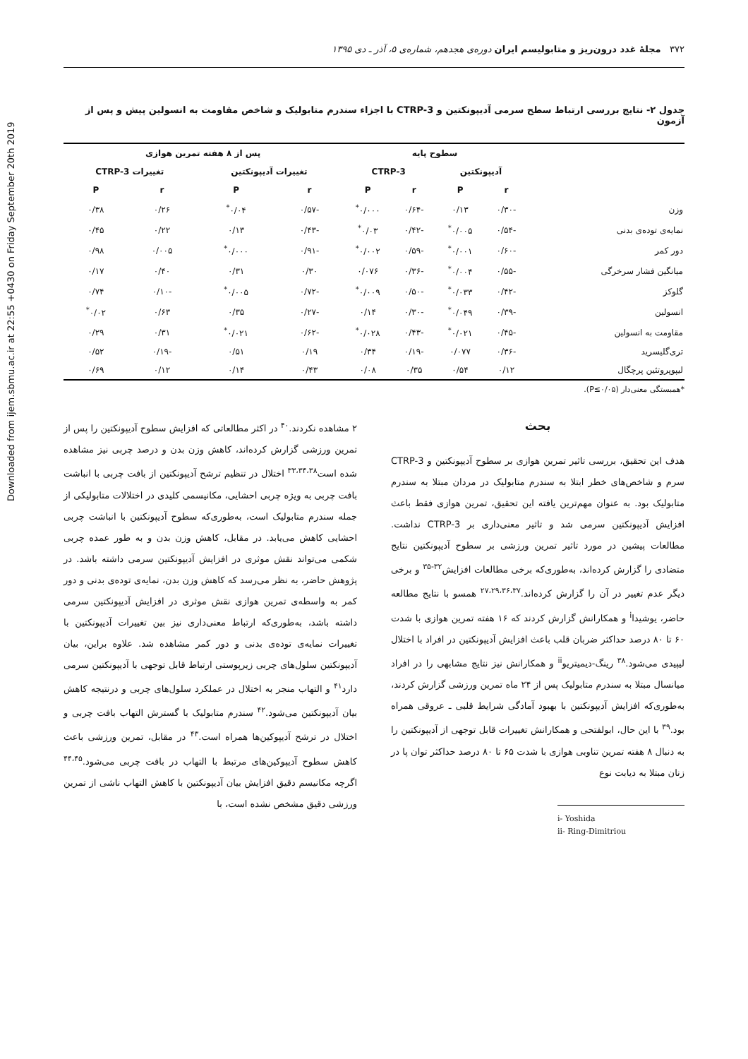Downloaded from ijem.sbmu.ac.ir at 22:55 +0430 on Friday September 20th 2019
۳۷۲ مجلهٔ غدد درون‌ریز و متابولیسم ایران دوره‌ی هجدهم، شماره‌ی ۵، آذر ـ دی ۱۳۹۵
جدول ۲- نتایج بررسی ارتباط سطح سرمی آدیپونکتین و CTRP-3 با اجزاء سندرم متابولیک و شاخص مقاومت به انسولین پیش و پس از آزمون
| | سطوح پایه | | | | پس از ۸ هفته تمرین هوازی | | | |
| --- | --- | --- | --- | --- | --- | --- | --- | --- |
| | آدیپونکتین | | CTRP-3 | | تغییرات آدیپونکتین | | تغییرات CTRP-3 | |
| | r | P | r | P | r | P | r | P |
| وزن | -۰/۳۰ | ۰/۱۳ | -۰/۶۴ | ۰/۰۰۰<sup>*</sup> | -۰/۵۷ | ۰/۰۴<sup>*</sup> | ۰/۲۶ | ۰/۳۸ |
| نمایه‌ی توده‌ی بدنی | -۰/۵۴ | ۰/۰۰۵<sup>*</sup> | -۰/۴۲ | ۰/۰۳<sup>*</sup> | -۰/۴۳ | ۰/۱۳ | ۰/۲۲ | ۰/۴۵ |
| دور کمر | -۰/۶۰ | ۰/۰۰۱<sup>*</sup> | -۰/۵۹ | ۰/۰۰۲<sup>*</sup> | -۰/۹۱ | ۰/۰۰۰<sup>*</sup> | ۰/۰۰۵ | ۰/۹۸ |
| میانگین فشار سرخرگی | -۰/۵۵ | ۰/۰۰۴<sup>*</sup> | -۰/۳۶ | ۰/۰۷۶ | ۰/۳۰ | ۰/۳۱ | ۰/۴۰ | ۰/۱۷ |
| گلوکز | -۰/۴۲ | ۰/۰۳۳<sup>*</sup> | -۰/۵۰ | ۰/۰۰۹<sup>*</sup> | -۰/۷۲ | ۰/۰۰۵<sup>*</sup> | -۰/۱۰ | ۰/۷۴ |
| انسولین | -۰/۳۹ | ۰/۰۴۹<sup>*</sup> | -۰/۳۰ | ۰/۱۴ | -۰/۲۷ | ۰/۳۵ | ۰/۶۳ | ۰/۰۲<sup>*</sup> |
| مقاومت به انسولین | -۰/۴۵ | ۰/۰۲۱<sup>*</sup> | -۰/۴۳ | ۰/۰۲۸<sup>*</sup> | -۰/۶۲ | ۰/۰۲۱<sup>*</sup> | ۰/۳۱ | ۰/۲۹ |
| تری‌گلیسرید | -۰/۳۶ | ۰/۰۷۷ | -۰/۱۹ | ۰/۳۴ | ۰/۱۹ | ۰/۵۱ | -۰/۱۹ | ۰/۵۲ |
| لیپوپروتئین پرچگال | ۰/۱۲ | ۰/۵۴ | ۰/۳۵ | ۰/۰۸ | ۰/۴۳ | ۰/۱۴ | ۰/۱۲ | ۰/۶۹ |
*همبستگی معنی‌دار (P≤۰/۰۵).
بحث
هدف این تحقیق، بررسی تاثیر تمرین هوازی بر سطوح آدیپونکتین و CTRP-3 سرم و شاخص‌های خطر ابتلا به سندرم متابولیک در مردان مبتلا به سندرم متابولیک بود. به عنوان مهم‌ترین یافته این تحقیق، تمرین هوازی فقط باعث افزایش آدیپونکتین سرمی شد و تاثیر معنی‌داری بر CTRP-3 نداشت. مطالعات پیشین در مورد تاثیر تمرین ورزشی بر سطوح آدیپونکتین نتایج متضادی را گزارش کرده‌اند، به‌طوری‌که برخی مطالعات افزایش<sup>۳۲-۳۵</sup> و برخی دیگر عدم تغییر در آن را گزارش کرده‌اند.<sup>۲۷،۲۹،۳۶،۳۷</sup> همسو با نتایج مطالعه حاضر، یوشیدا<sup>i</sup> و همکارانش گزارش کردند که ۱۶ هفته تمرین هوازی با شدت ۶۰ تا ۸۰ درصد حداکثر ضربان قلب باعث افزایش آدیپونکتین در افراد با اختلال لیپیدی می‌شود.<sup>۳۸</sup> رینگ-دیمیتریو<sup>ii</sup> و همکارانش نیز نتایج مشابهی را در افراد میانسال مبتلا به سندرم متابولیک پس از ۲۴ ماه تمرین ورزشی گزارش کردند، به‌طوری‌که افزایش آدیپونکتین با بهبود آمادگی شرایط قلبی ـ عروقی همراه بود.<sup>۳۹</sup> با این حال، ابولفتحی و همکارانش تغییرات قابل توجهی از آدیپونکتین را به دنبال ۸ هفته تمرین تناوبی هوازی با شدت ۶۵ تا ۸۰ درصد حداکثر توان پا در زنان مبتلا به دیابت نوع
i- Yoshida
ii- Ring-Dimitriou
۲ مشاهده نکردند.<sup>۴۰</sup> در اکثر مطالعاتی که افزایش سطوح آدیپونکتین را پس از تمرین ورزشی گزارش کرده‌اند، کاهش وزن بدن و درصد چربی نیز مشاهده شده است<sup>۳۳،۳۴،۳۸</sup> اختلال در تنظیم ترشح آدیپونکتین از بافت چربی با انباشت بافت چربی به ویژه چربی احشایی، مکانیسمی کلیدی در اختلالات متابولیکی از جمله سندرم متابولیک است، به‌طوری‌که سطوح آدیپونکتین با انباشت چربی احشایی کاهش می‌یابد. در مقابل، کاهش وزن بدن و به طور عمده چربی شکمی می‌تواند نقش موثری در افزایش آدیپونکتین سرمی داشته باشد. در پژوهش حاضر، به نظر می‌رسد که کاهش وزن بدن، نمایه‌ی توده‌ی بدنی و دور کمر به واسطه‌ی تمرین هوازی نقش موثری در افزایش آدیپونکتین سرمی داشته باشد، به‌طوری‌که ارتباط معنی‌داری نیز بین تغییرات آدیپونکتین با تغییرات نمایه‌ی توده‌ی بدنی و دور کمر مشاهده شد. علاوه براین، بیان آدیپونکتین سلول‌های چربی زیرپوستی ارتباط قابل توجهی با آدیپونکتین سرمی دارد<sup>۴۱</sup> و التهاب منجر به اختلال در عملکرد سلول‌های چربی و درنتیجه کاهش بیان آدیپونکتین می‌شود.<sup>۴۲</sup> سندرم متابولیک با گسترش التهاب بافت چربی و اختلال در ترشح آدیپوکین‌ها همراه است.<sup>۴۳</sup> در مقابل، تمرین ورزشی باعث کاهش سطوح آدیپوکین‌های مرتبط با التهاب در بافت چربی می‌شود.<sup>۴۴،۴۵</sup> اگرچه مکانیسم دقیق افزایش بیان آدیپونکتین با کاهش التهاب ناشی از تمرین ورزشی دقیق مشخص نشده است، با